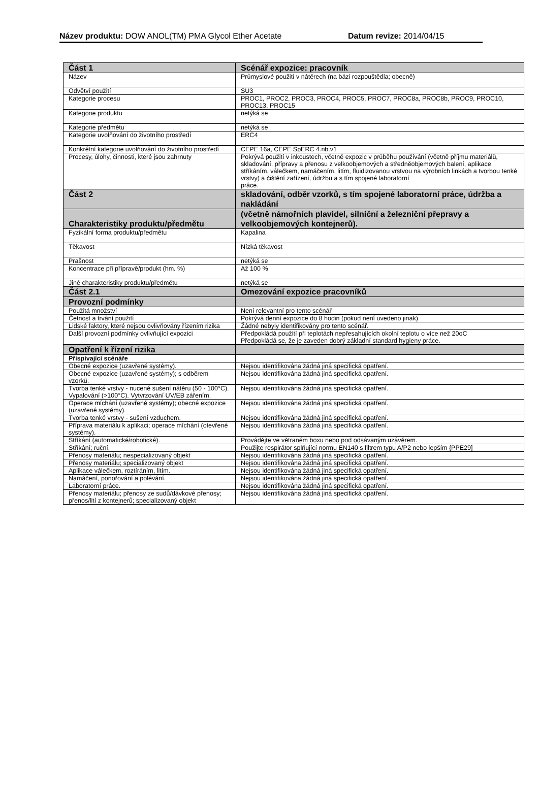Název produktu: DOW ANOL(TM) PMA Glycol Ether Acetate Datum revize: 2014/04/15
| Část 1 | Scénář expozice: pracovník |
| Název | Průmyslové použití v nátěrech (na bázi rozpouštědla; obecně) |
| Odvětví použití | SU3 |
| Kategorie procesu | PROC1, PROC2, PROC3, PROC4, PROC5, PROC7, PROC8a, PROC8b, PROC9, PROC10, PROC13, PROC15 |
| Kategorie produktu | netýká se |
| Kategorie předmětu | netýká se |
| Kategorie uvolňování do životního prostředí | ERC4 |
| Konkrétní kategorie uvolňování do životního prostředí | CEPE 16a, CEPE SpERC 4.nb.v1 |
| Procesy, úlohy, činnosti, které jsou zahrnuty | Pokrývá použití v inkoustech, včetně expozic v průběhu používání (včetně příjmu materiálů, skladování, přípravy a přenosu z velkoobjemových a středněobjemových balení, aplikace stříkáním, válečkem, namáčením, litím, fluidizovanou vrstvou na výrobních linkách a tvorbou tenké vrstvy) a čištění zařízení, údržbu a s tím spojené laboratorní práce. |
| Část 2 | skladování, odběr vzorků, s tím spojené laboratorní práce, údržba a nakládání |
| Charakteristiky produktu/předmětu | (včetně námořních plavidel, silniční a železniční přepravy a velkoobjemových kontejnerů). |
| Fyzikální forma produktu/předmětu | Kapalina |
| Těkavost | Nízká těkavost |
| Prašnost | netýká se |
| Koncentrace při přípravě/produkt (hm. %) | Až 100 % |
| Jiné charakteristiky produktu/předmětu | netýká se |
| Část 2.1 | Omezování expozice pracovníků |
| Provozní podmínky | |
| Použitá množství | Není relevantní pro tento scénář |
| Četnost a trvání použití | Pokrývá denní expozice do 8 hodin (pokud není uvedeno jinak) |
| Lidské faktory, které nejsou ovlivňovány řízením rizika | Žádné nebyly identifikovány pro tento scénář. |
| Další provozní podmínky ovlivňující expozici | Předpokládá použití při teplotách nepřesahujících okolní teplotu o více než 20oC Předpokládá se, že je zaveden dobrý základní standard hygieny práce. |
| Opatření k řízení rizika | |
| Přispívající scénáře | |
| Obecné expozice (uzavřené systémy). | Nejsou identifikována žádná jiná specifická opatření. |
| Obecné expozice (uzavřené systémy); s odběrem vzorků. | Nejsou identifikována žádná jiná specifická opatření. |
| Tvorba tenké vrstvy - nucené sušení nátěru (50 - 100°C). Vypalování (>100°C). Vytvrzování UV/EB zářením. | Nejsou identifikována žádná jiná specifická opatření. |
| Operace míchání (uzavřené systémy); obecné expozice (uzavřené systémy). | Nejsou identifikována žádná jiná specifická opatření. |
| Tvorba tenké vrstvy - sušení vzduchem. | Nejsou identifikována žádná jiná specifická opatření. |
| Příprava materiálu k aplikaci; operace míchání (otevřené systémy). | Nejsou identifikována žádná jiná specifická opatření. |
| Stříkání (automatické/robotické). | Provádějte ve větraném boxu nebo pod odsávaným uzávěrem. |
| Stříkání; ruční. | Použijte respirátor splňující normu EN140 s filtrem typu A/P2 nebo lepším {PPE29] |
| Přenosy materiálu; nespecializovaný objekt | Nejsou identifikována žádná jiná specifická opatření. |
| Přenosy materiálu; specializovaný objekt | Nejsou identifikována žádná jiná specifická opatření. |
| Aplikace válečkem, roztíráním, litím. | Nejsou identifikována žádná jiná specifická opatření. |
| Namáčení, ponořování a polévání. | Nejsou identifikována žádná jiná specifická opatření. |
| Laboratorní práce. | Nejsou identifikována žádná jiná specifická opatření. |
| Přenosy materiálu; přenosy ze sudů/dávkové přenosy; přenos/lití z kontejnerů; specializovaný objekt | Nejsou identifikována žádná jiná specifická opatření. |